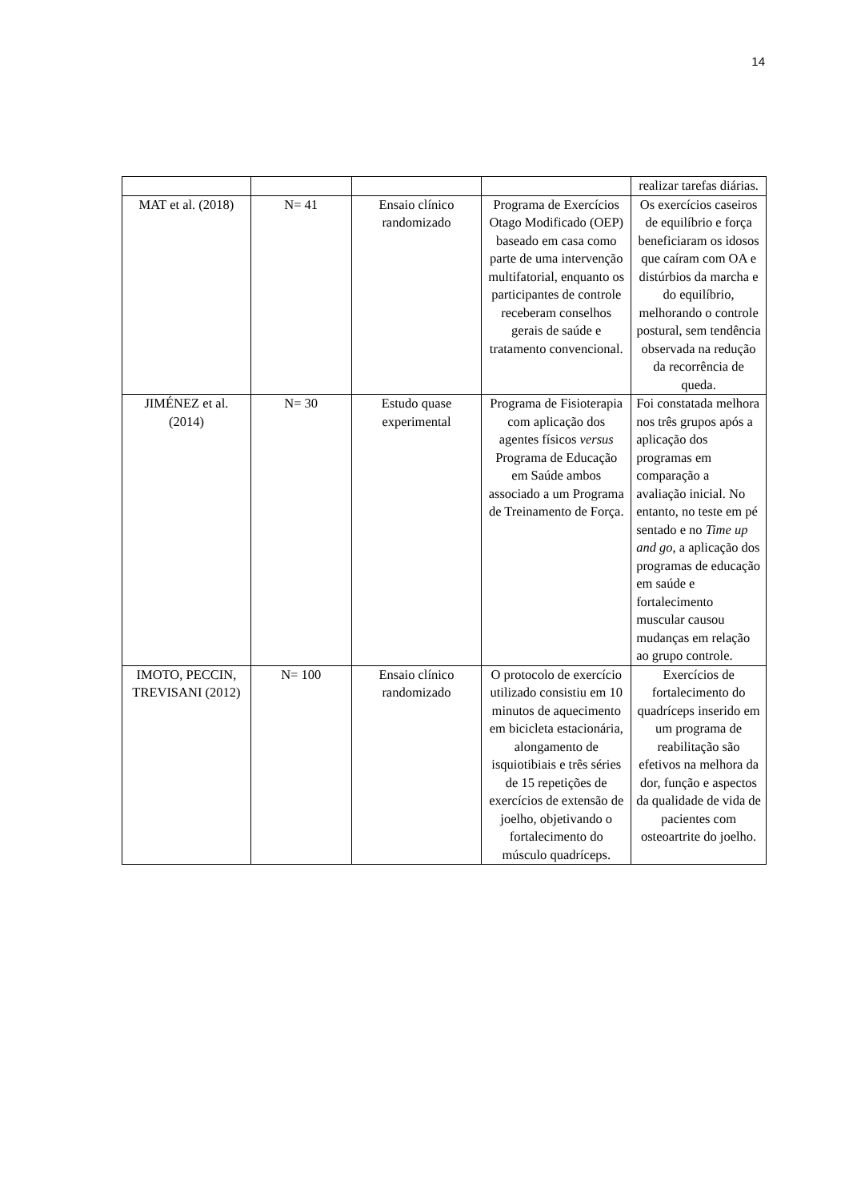14
| | | | | realizar tarefas diárias. |
| MAT et al. (2018) | N= 41 | Ensaio clínico randomizado | Programa de Exercícios Otago Modificado (OEP) baseado em casa como parte de uma intervenção multifatorial, enquanto os participantes de controle receberam conselhos gerais de saúde e tratamento convencional. | Os exercícios caseiros de equilíbrio e força beneficiaram os idosos que caíram com OA e distúrbios da marcha e do equilíbrio, melhorando o controle postural, sem tendência observada na redução da recorrência de queda. |
| JIMÉNEZ et al. (2014) | N= 30 | Estudo quase experimental | Programa de Fisioterapia com aplicação dos agentes físicos versus Programa de Educação em Saúde ambos associado a um Programa de Treinamento de Força. | Foi constatada melhora nos três grupos após a aplicação dos programas em comparação a avaliação inicial. No entanto, no teste em pé sentado e no Time up and go, a aplicação dos programas de educação em saúde e fortalecimento muscular causou mudanças em relação ao grupo controle. |
| IMOTO, PECCIN, TREVISANI (2012) | N= 100 | Ensaio clínico randomizado | O protocolo de exercício utilizado consistiu em 10 minutos de aquecimento em bicicleta estacionária, alongamento de isquiotibiais e três séries de 15 repetições de exercícios de extensão de joelho, objetivando o fortalecimento do músculo quadríceps. | Exercícios de fortalecimento do quadríceps inserido em um programa de reabilitação são efetivos na melhora da dor, função e aspectos da qualidade de vida de pacientes com osteoartrite do joelho. |